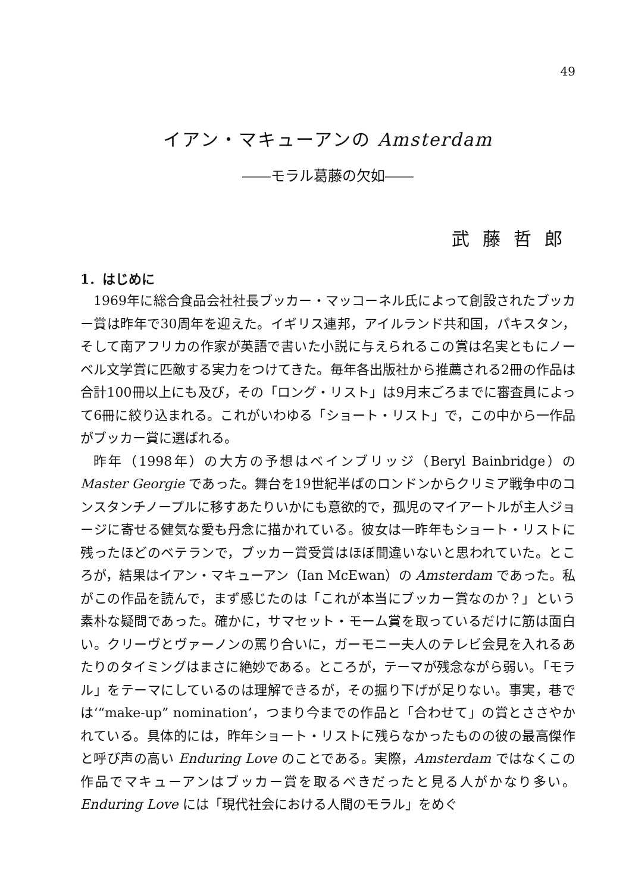49
イアン・マキューアンの Amsterdam
――モラル葛藤の欠如――
武藤哲郎
1．はじめに
1969年に総合食品会社社長ブッカー・マッコーネル氏によって創設されたブッカー賞は昨年で30周年を迎えた。イギリス連邦，アイルランド共和国，パキスタン，そして南アフリカの作家が英語で書いた小説に与えられるこの賞は名実ともにノーベル文学賞に匹敵する実力をつけてきた。毎年各出版社から推薦される2冊の作品は合計100冊以上にも及び，その「ロング・リスト」は9月末ごろまでに審査員によって6冊に絞り込まれる。これがいわゆる「ショート・リスト」で，この中から一作品がブッカー賞に選ばれる。
昨年（1998年）の大方の予想はベインブリッジ（Beryl Bainbridge）の Master Georgie であった。舞台を19世紀半ばのロンドンからクリミア戦争中のコンスタンチノープルに移すあたりいかにも意欲的で，孤児のマイアートルが主人ジョージに寄せる健気な愛も丹念に描かれている。彼女は一昨年もショート・リストに残ったほどのベテランで，ブッカー賞受賞はほぼ間違いないと思われていた。ところが，結果はイアン・マキューアン（Ian McEwan）の Amsterdam であった。私がこの作品を読んで，まず感じたのは「これが本当にブッカー賞なのか？」という素朴な疑問であった。確かに，サマセット・モーム賞を取っているだけに筋は面白い。クリーヴとヴァーノンの罵り合いに，ガーモニー夫人のテレビ会見を入れるあたりのタイミングはまさに絶妙である。ところが，テーマが残念ながら弱い。「モラル」をテーマにしているのは理解できるが，その掘り下げが足りない。事実，巷では‘“make-up” nomination’，つまり今までの作品と「合わせて」の賞とささやかれている。具体的には，昨年ショート・リストに残らなかったものの彼の最高傑作と呼び声の高い Enduring Love のことである。実際，Amsterdam ではなくこの作品でマキューアンはブッカー賞を取るべきだったと見る人がかなり多い。Enduring Love には「現代社会における人間のモラル」をめぐ